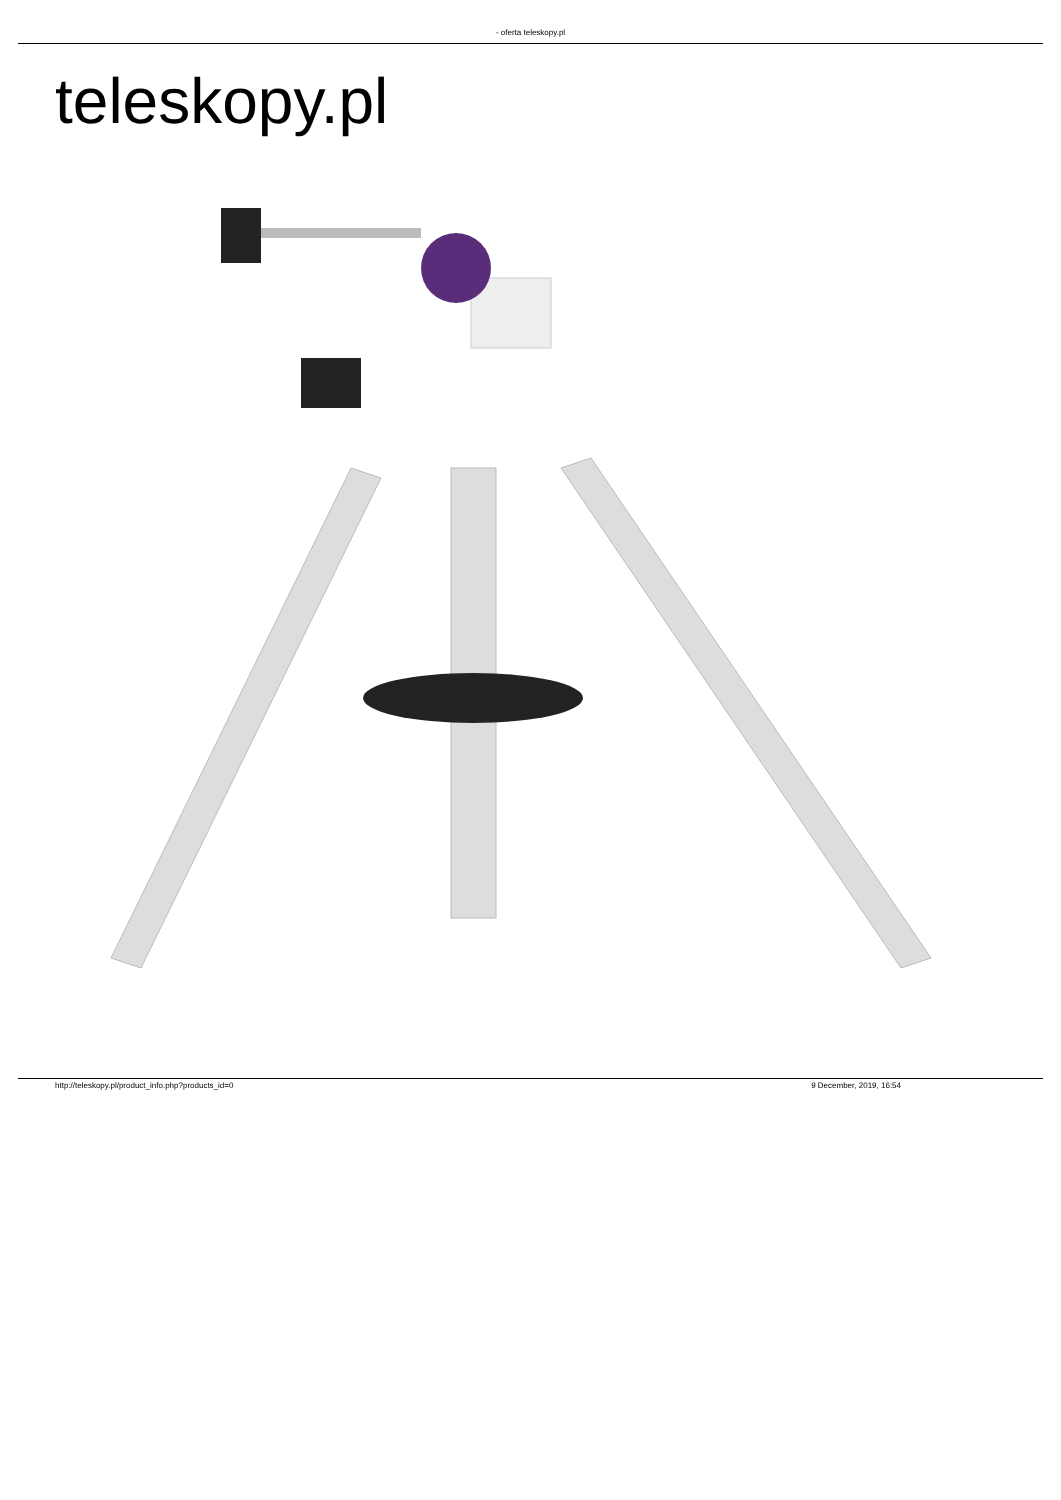- oferta teleskopy.pl
teleskopy.pl
http://teleskopy.pl/product_info.php?products_id=0 9 December, 2019, 16:54